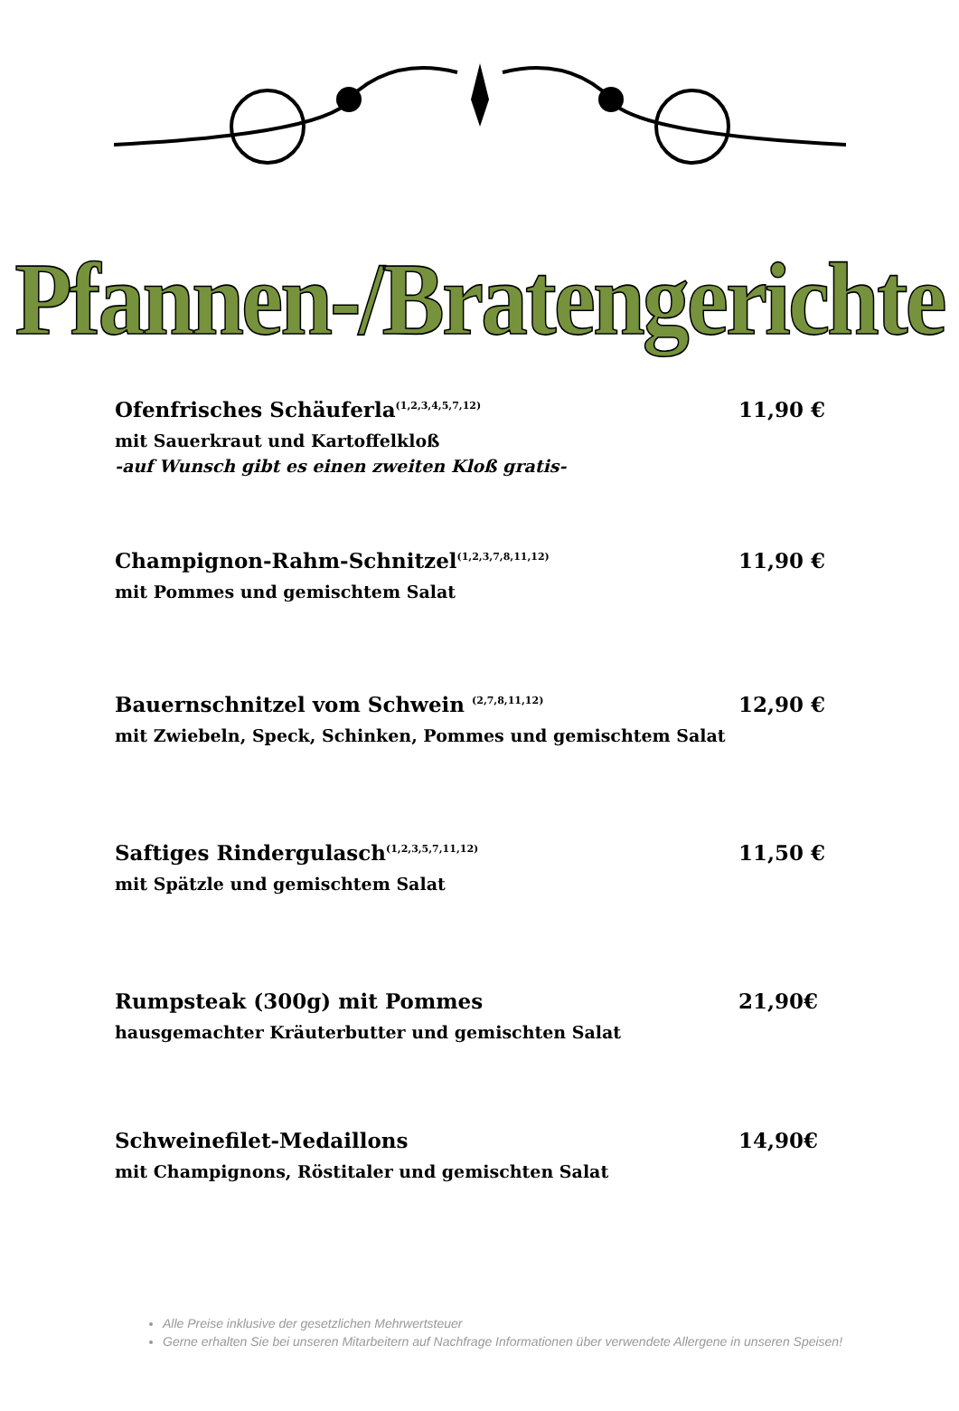Pfannen-/Bratengerichte
Ofenfrisches Schäuferla<sup>(1,2,3,4,5,7,12)</sup> 11,90 €
mit Sauerkraut und Kartoffelkloß
-auf Wunsch gibt es einen zweiten Kloß gratis-
Champignon-Rahm-Schnitzel<sup>(1,2,3,7,8,11,12)</sup> 11,90 €
mit Pommes und gemischtem Salat
Bauernschnitzel vom Schwein <sup>(2,7,8,11,12)</sup> 12,90 €
mit Zwiebeln, Speck, Schinken, Pommes und gemischtem Salat
Saftiges Rindergulasch<sup>(1,2,3,5,7,11,12)</sup> 11,50 €
mit Spätzle und gemischtem Salat
Rumpsteak (300g) mit Pommes 21,90€
hausgemachter Kräuterbutter und gemischten Salat
Schweinefilet-Medaillons 14,90€
mit Champignons, Röstitaler und gemischten Salat
Alle Preise inklusive der gesetzlichen Mehrwertsteuer
Gerne erhalten Sie bei unseren Mitarbeitern auf Nachfrage Informationen über verwendete Allergene in unseren Speisen!